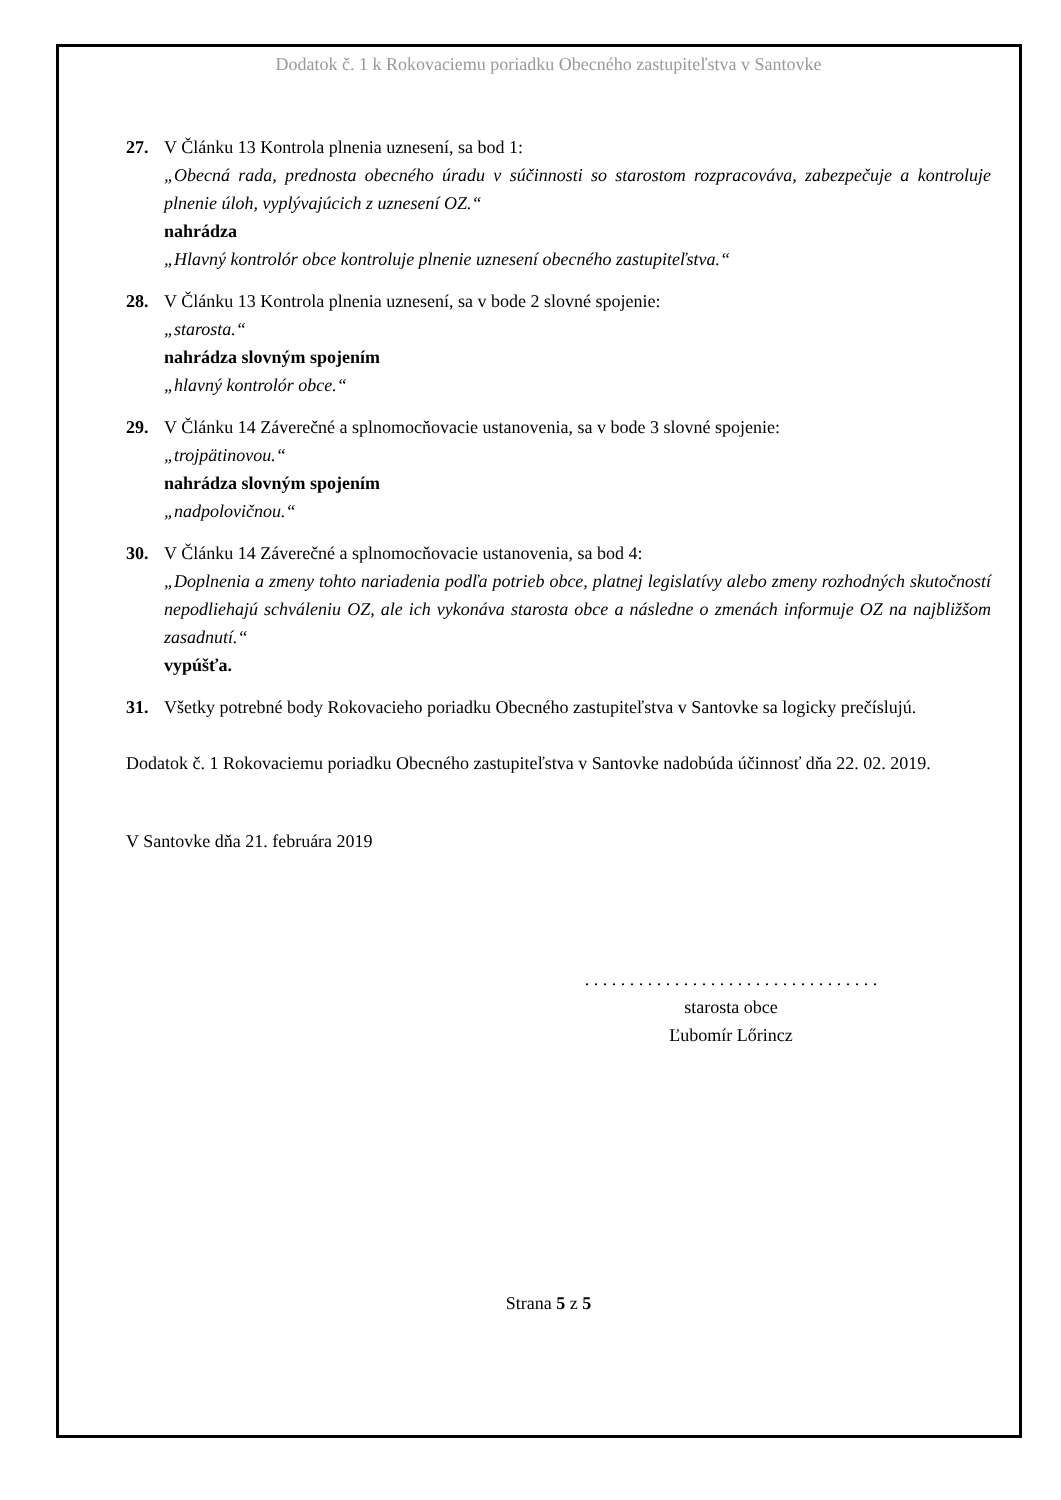Dodatok č. 1 k Rokovaciemu poriadku Obecného zastupiteľstva v Santovke
27. V Článku 13 Kontrola plnenia uznesení, sa bod 1:
„Obecná rada, prednosta obecného úradu v súčinnosti so starostom rozpracováva, zabezpečuje a kontroluje plnenie úloh, vyplývajúcich z uznesení OZ.“nahrádza
„Hlavný kontrolór obce kontroluje plnenie uznesení obecného zastupiteľstva.“
28. V Článku 13 Kontrola plnenia uznesení, sa v bode 2 slovné spojenie:
„starosta.“nahrádza slovným spojením
„hlavný kontrolór obce.“
29. V Článku 14 Záverečné a splnomocňovacie ustanovenia, sa v bode 3 slovné spojenie:
„trojpätinovou.“nahrádza slovným spojením
„nadpolovičnou.“
30. V Článku 14 Záverečné a splnomocňovacie ustanovenia, sa bod 4:
„Doplnenia a zmeny tohto nariadenia podľa potrieb obce, platnej legislatívy alebo zmeny rozhodných skutočností nepodliehajú schváleniu OZ, ale ich vykonáva starosta obce a následne o zmenách informuje OZ na najbližšom zasadnutí.“vypúšťa.
31. Všetky potrebné body Rokovacieho poriadku Obecného zastupiteľstva v Santovke sa logicky prečíslujú.
Dodatok č. 1 Rokovaciemu poriadku Obecného zastupiteľstva v Santovke nadobúda účinnosť dňa 22. 02. 2019.
V Santovke dňa 21. februára 2019
. . . . . . . . . . . . . . . . . . . . . . . . . . . . . . . . .
starosta obce
Ľubomír Lőrincz
Strana 5 z 5